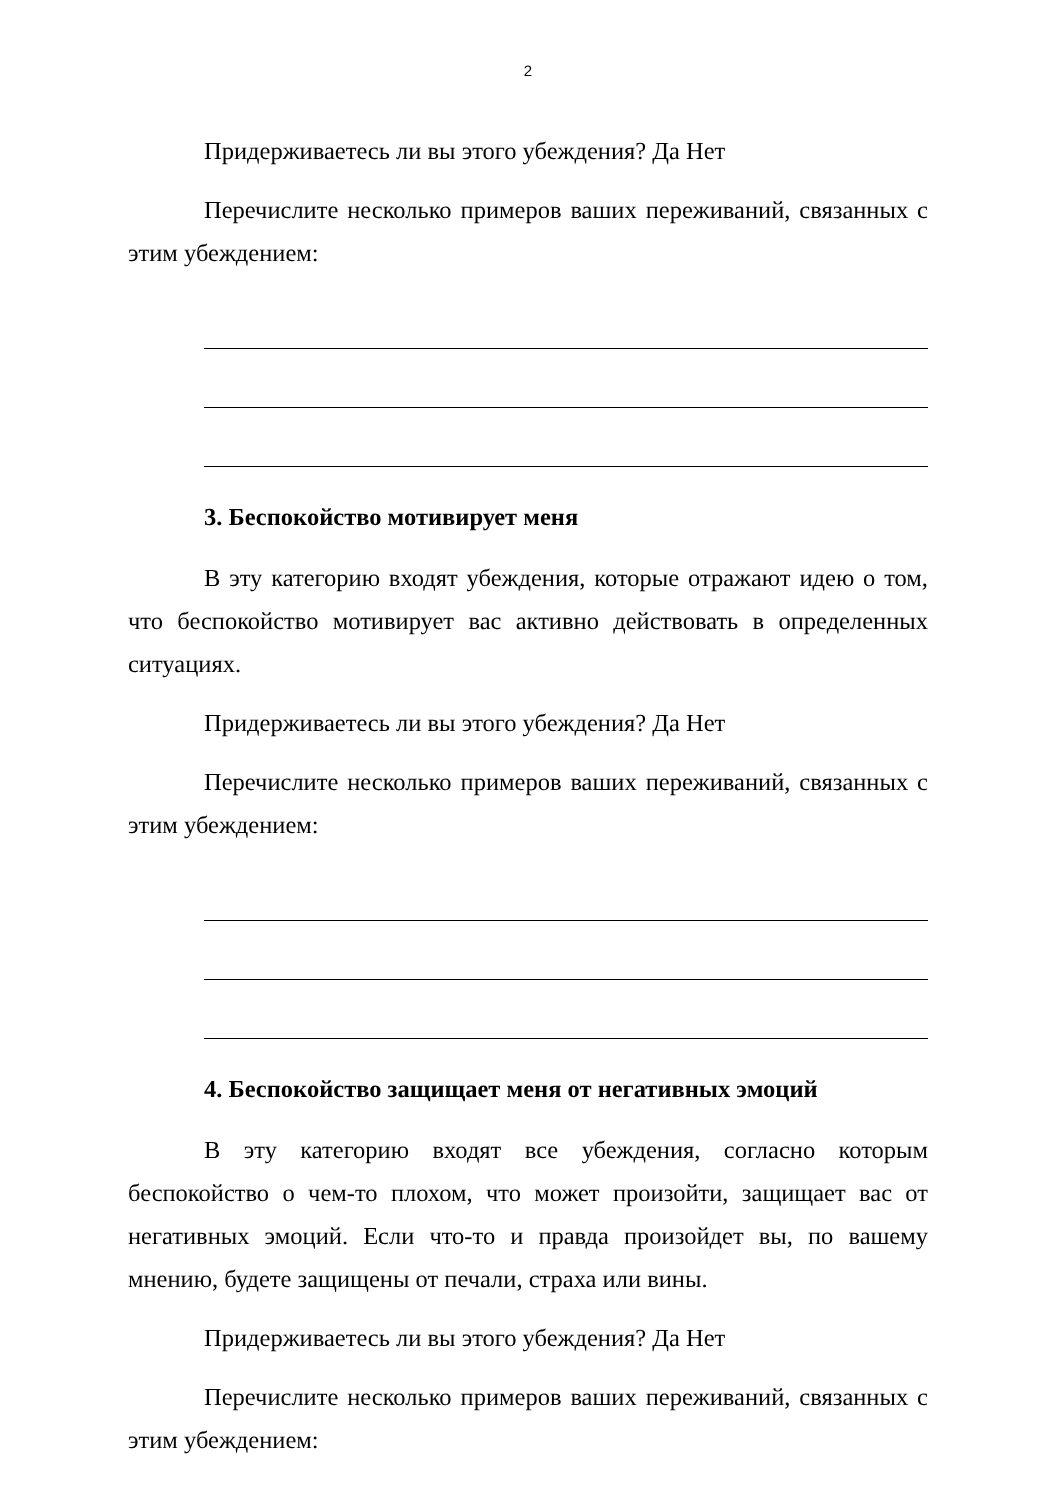2
Придерживаетесь ли вы этого убеждения? Да Нет
Перечислите несколько примеров ваших переживаний, связанных с этим убеждением:
3. Беспокойство мотивирует меня
В эту категорию входят убеждения, которые отражают идею о том, что беспокойство мотивирует вас активно действовать в определенных ситуациях.
Придерживаетесь ли вы этого убеждения? Да Нет
Перечислите несколько примеров ваших переживаний, связанных с этим убеждением:
4. Беспокойство защищает меня от негативных эмоций
В эту категорию входят все убеждения, согласно которым беспокойство о чем-то плохом, что может произойти, защищает вас от негативных эмоций. Если что-то и правда произойдет вы, по вашему мнению, будете защищены от печали, страха или вины.
Придерживаетесь ли вы этого убеждения? Да Нет
Перечислите несколько примеров ваших переживаний, связанных с этим убеждением: